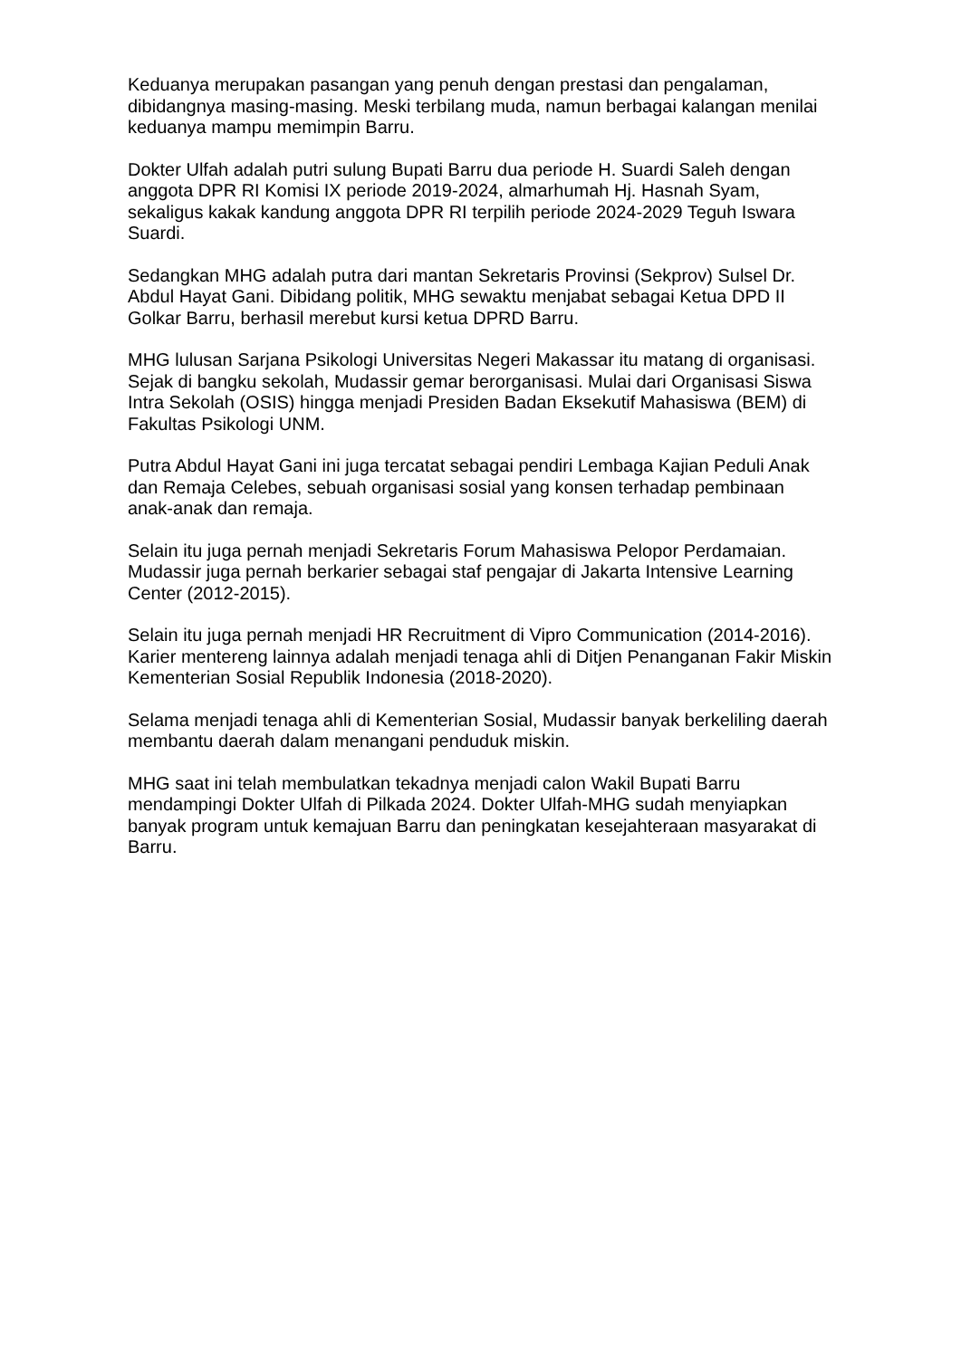Keduanya merupakan pasangan yang penuh dengan prestasi dan pengalaman, dibidangnya masing-masing. Meski terbilang muda, namun berbagai kalangan menilai keduanya mampu memimpin Barru.
Dokter Ulfah adalah putri sulung Bupati Barru dua periode H. Suardi Saleh dengan anggota DPR RI Komisi IX periode 2019-2024, almarhumah Hj. Hasnah Syam, sekaligus kakak kandung anggota DPR RI terpilih periode 2024-2029 Teguh Iswara Suardi.
Sedangkan MHG adalah putra dari mantan Sekretaris Provinsi (Sekprov) Sulsel Dr. Abdul Hayat Gani. Dibidang politik, MHG sewaktu menjabat sebagai Ketua DPD II Golkar Barru, berhasil merebut kursi ketua DPRD Barru.
MHG lulusan Sarjana Psikologi Universitas Negeri Makassar itu matang di organisasi. Sejak di bangku sekolah, Mudassir gemar berorganisasi. Mulai dari Organisasi Siswa Intra Sekolah (OSIS) hingga menjadi Presiden Badan Eksekutif Mahasiswa (BEM) di Fakultas Psikologi UNM.
Putra Abdul Hayat Gani ini juga tercatat sebagai pendiri Lembaga Kajian Peduli Anak dan Remaja Celebes, sebuah organisasi sosial yang konsen terhadap pembinaan anak-anak dan remaja.
Selain itu juga pernah menjadi Sekretaris Forum Mahasiswa Pelopor Perdamaian. Mudassir juga pernah berkarier sebagai staf pengajar di Jakarta Intensive Learning Center (2012-2015).
Selain itu juga pernah menjadi HR Recruitment di Vipro Communication (2014-2016). Karier mentereng lainnya adalah menjadi tenaga ahli di Ditjen Penanganan Fakir Miskin Kementerian Sosial Republik Indonesia (2018-2020).
Selama menjadi tenaga ahli di Kementerian Sosial, Mudassir banyak berkeliling daerah membantu daerah dalam menangani penduduk miskin.
MHG saat ini telah membulatkan tekadnya menjadi calon Wakil Bupati Barru mendampingi Dokter Ulfah di Pilkada 2024. Dokter Ulfah-MHG sudah menyiapkan banyak program untuk kemajuan Barru dan peningkatan kesejahteraan masyarakat di Barru.